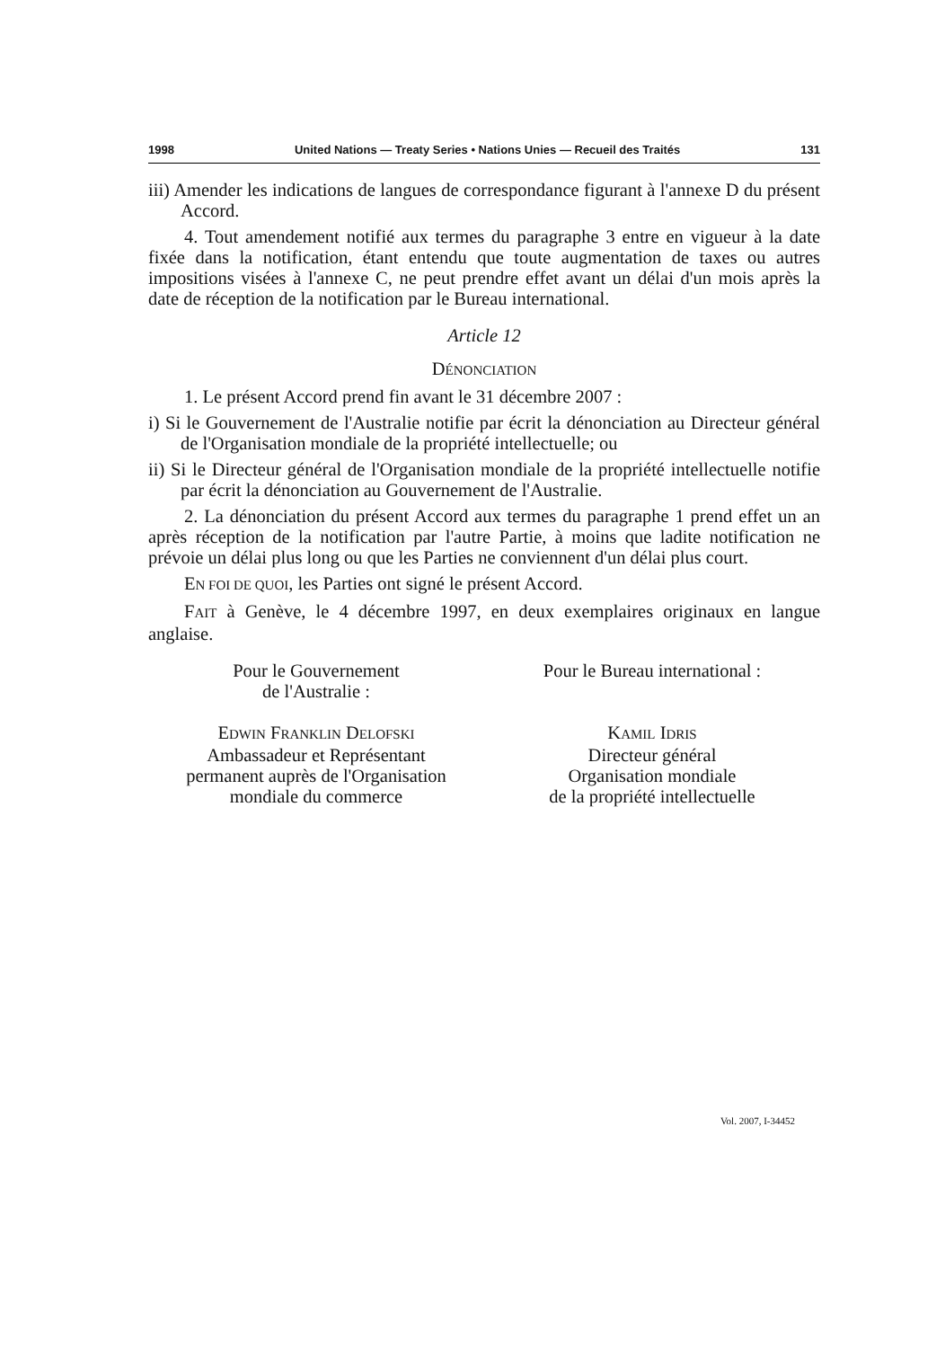1998 United Nations — Treaty Series • Nations Unies — Recueil des Traités 131
iii) Amender les indications de langues de correspondance figurant à l'annexe D du présent Accord.
4. Tout amendement notifié aux termes du paragraphe 3 entre en vigueur à la date fixée dans la notification, étant entendu que toute augmentation de taxes ou autres impositions visées à l'annexe C, ne peut prendre effet avant un délai d'un mois après la date de réception de la notification par le Bureau international.
Article 12
DÉNONCIATION
1. Le présent Accord prend fin avant le 31 décembre 2007 :
i) Si le Gouvernement de l'Australie notifie par écrit la dénonciation au Directeur général de l'Organisation mondiale de la propriété intellectuelle; ou
ii) Si le Directeur général de l'Organisation mondiale de la propriété intellectuelle notifie par écrit la dénonciation au Gouvernement de l'Australie.
2. La dénonciation du présent Accord aux termes du paragraphe 1 prend effet un an après réception de la notification par l'autre Partie, à moins que ladite notification ne prévoie un délai plus long ou que les Parties ne conviennent d'un délai plus court.
EN FOI DE QUOI, les Parties ont signé le présent Accord.
FAIT à Genève, le 4 décembre 1997, en deux exemplaires originaux en langue anglaise.
Pour le Gouvernement
de l'Australie :
EDWIN FRANKLIN DELOFSKI
Ambassadeur et Représentant
permanent auprès de l'Organisation
mondiale du commerce
Pour le Bureau international :
KAMIL IDRIS
Directeur général
Organisation mondiale
de la propriété intellectuelle
Vol. 2007, I-34452